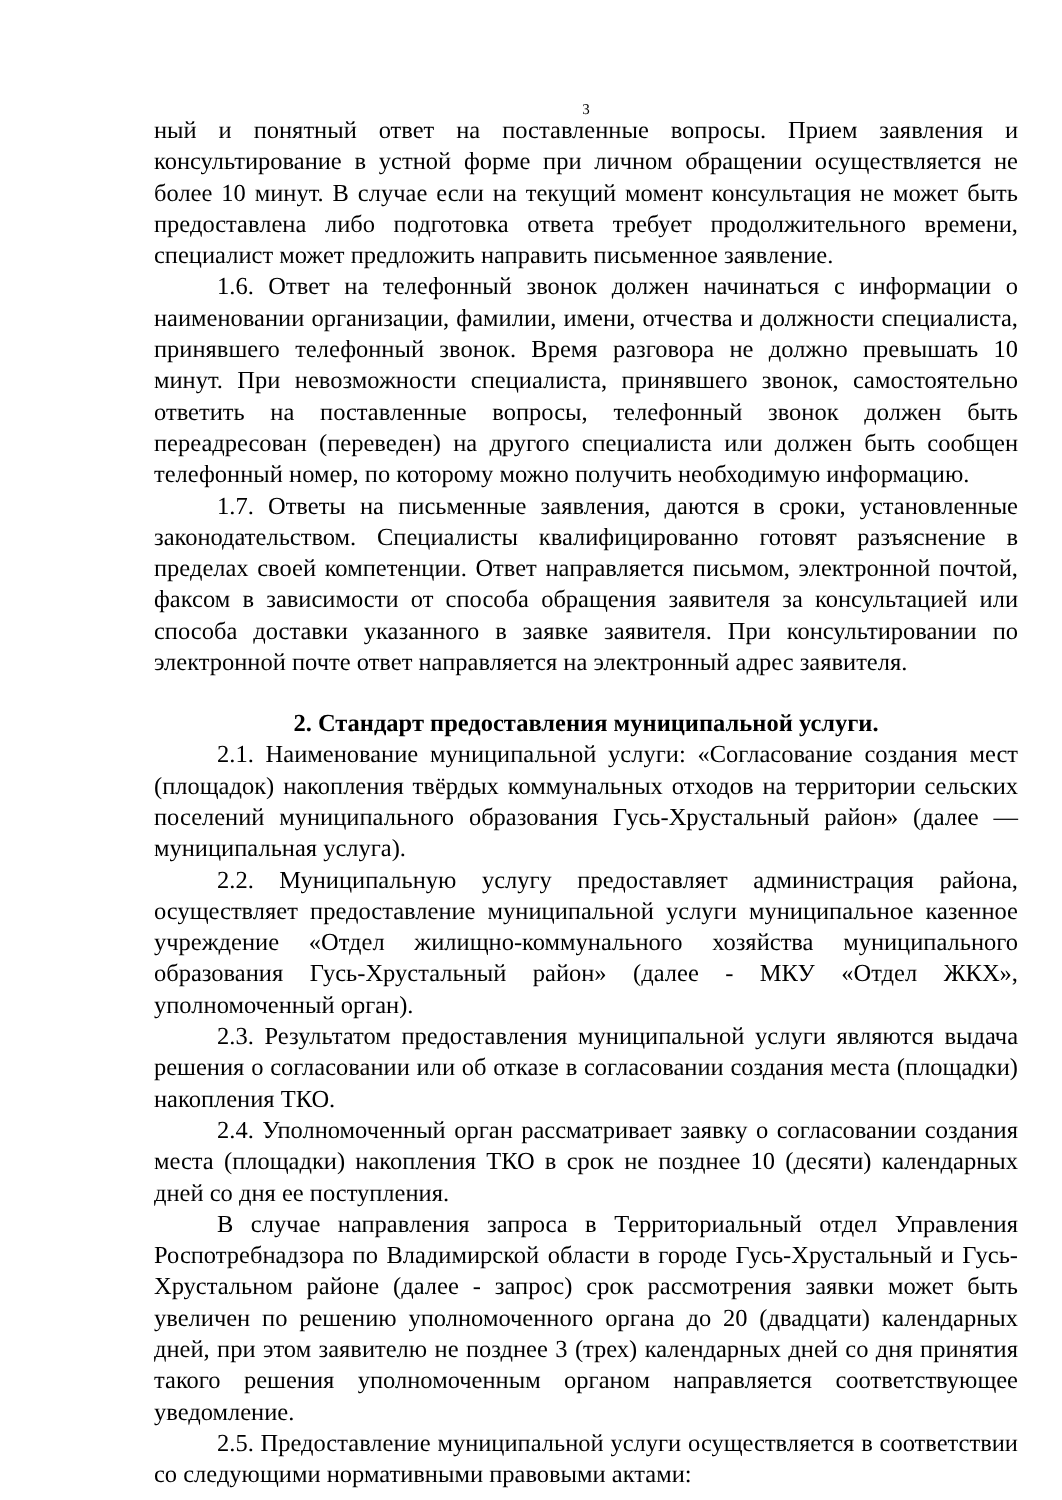3
ный и понятный ответ на поставленные вопросы. Прием заявления и консультирование в устной форме при личном обращении осуществляется не более 10 минут. В случае если на текущий момент консультация не может быть предоставлена либо подготовка ответа требует продолжительного времени, специалист может предложить направить письменное заявление.
1.6. Ответ на телефонный звонок должен начинаться с информации о наименовании организации, фамилии, имени, отчества и должности специалиста, принявшего телефонный звонок. Время разговора не должно превышать 10 минут. При невозможности специалиста, принявшего звонок, самостоятельно ответить на поставленные вопросы, телефонный звонок должен быть переадресован (переведен) на другого специалиста или должен быть сообщен телефонный номер, по которому можно получить необходимую информацию.
1.7. Ответы на письменные заявления, даются в сроки, установленные законодательством. Специалисты квалифицированно готовят разъяснение в пределах своей компетенции. Ответ направляется письмом, электронной почтой, факсом в зависимости от способа обращения заявителя за консультацией или способа доставки указанного в заявке заявителя. При консультировании по электронной почте ответ направляется на электронный адрес заявителя.
2. Стандарт предоставления муниципальной услуги.
2.1. Наименование муниципальной услуги: «Согласование создания мест (площадок) накопления твёрдых коммунальных отходов на территории сельских поселений муниципального образования Гусь-Хрустальный район» (далее — муниципальная услуга).
2.2. Муниципальную услугу предоставляет администрация района, осуществляет предоставление муниципальной услуги муниципальное казенное учреждение «Отдел жилищно-коммунального хозяйства муниципального образования Гусь-Хрустальный район» (далее - МКУ «Отдел ЖКХ», уполномоченный орган).
2.3. Результатом предоставления муниципальной услуги являются выдача решения о согласовании или об отказе в согласовании создания места (площадки) накопления ТКО.
2.4. Уполномоченный орган рассматривает заявку о согласовании создания места (площадки) накопления ТКО в срок не позднее 10 (десяти) календарных дней со дня ее поступления.
В случае направления запроса в Территориальный отдел Управления Роспотребнадзора по Владимирской области в городе Гусь-Хрустальный и Гусь-Хрустальном районе (далее - запрос) срок рассмотрения заявки может быть увеличен по решению уполномоченного органа до 20 (двадцати) календарных дней, при этом заявителю не позднее 3 (трех) календарных дней со дня принятия такого решения уполномоченным органом направляется соответствующее уведомление.
2.5. Предоставление муниципальной услуги осуществляется в соответствии со следующими нормативными правовыми актами: